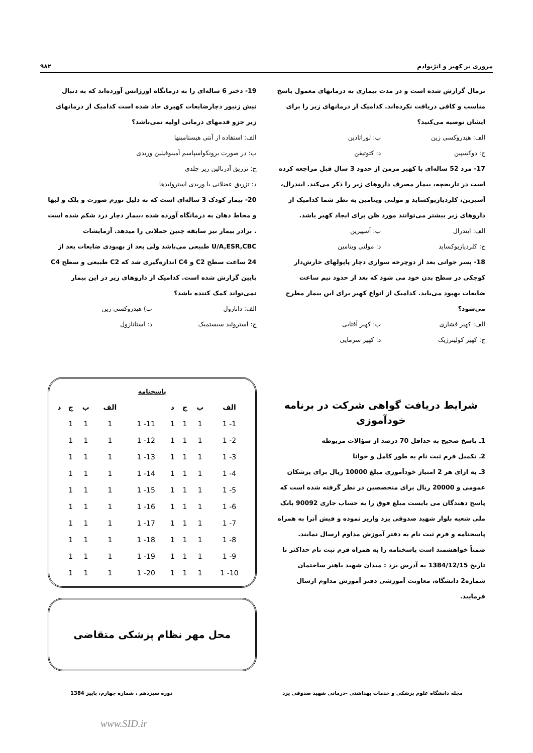مروری بر کهیر و آنژیوادم ۹۸۲
نرمال گزارش شده است و در مدت بیماری به درمانهای معمول پاسخ مناسب و کافی دریافت نکرده‌اند. کدامیک از درمانهای زیر را برای ایشان توصیه می‌کنید؟
الف: هیدروکسی زین ب: لوراتادین
ج: دوکسپین د: کتوتیفن
17- مرد 52 ساله‌ای با کهیر مزمن از حدود 3 سال قبل مراجعه کرده است در تاریخچه، بیمار مصرف داروهای زیر را ذکر می‌کند. ایندرال، آسپرین، کلردیازپوکساید و مولتی ویتامین به نظر شما کدامیک از داروهای زیر بیشتر می‌توانند مورد ظن برای ایجاد کهیر باشد.
الف: ایندرال ب: آسپیرین
ج: کلردیازپوکساید د: مولتی ویتامین
18- پسر جوانی بعد از دوچرخه سواری دچار پاپولهای خارش‌دار کوچکی در سطح بدن خود می شود که بعد از حدود نیم ساعت ضایعات بهبود می‌یابد. کدامیک از انواع کهیر برای این بیمار مطرح می‌شود؟
الف: کهیر فشاری ب: کهیر آفتابی
ج: کهیر کولینرژیک د: کهیر سرمایی
شرایط دریافت گواهی شرکت در برنامه خودآموزی
1ـ پاسخ صحیح به حداقل 70 درصد از سؤالات مربوطه
2ـ تکمیل فرم ثبت نام به طور کامل و خوانا
3ـ به ازای هر 2 امتیاز خودآموزی مبلغ 10000 ریال برای پزشکان عمومی و 20000 ریال برای متخصصین در نظر گرفته شده است که پاسخ دهندگان می بایست مبلغ فوق را به حساب جاری 90092 بانک ملی شعبه بلوار شهید صدوقی یزد واریز نموده و فیش آنرا به همراه پاسخنامه و فرم ثبت نام به دفتر آموزش مداوم ارسال نمایند.
ضمناً خواهشمند است پاسخنامه را به همراه فرم ثبت نام حداکثر تا تاریخ 1384/12/15 به آدرس یزد : میدان شهید باهنر ساختمان شماره2 دانشگاه، معاونت آموزشی دفتر آموزش مداوم ارسال فرمایید.
19- دختر 6 ساله‌ای را به درمانگاه اورژانس آورده‌اند که به دنبال نیش زنبور دچارضایعات کهیری حاد شده است کدامیک از درمانهای زیر جزو قدمهای درمانی اولیه نمی‌باشد؟
الف: استفاده از آنتی هیستامینها
ب: در صورت برونکواسپاسم آمینوفیلین وریدی
ج: تزریق آدرنالین زیر جلدی
د: تزریق عضلانی یا وریدی استروئیدها
20- بیمار کودک 3 ساله‌ای است که به دلیل تورم صورت و پلک و لبها و مخاط دهان به درمانگاه آورده شده ،بیمار دچار درد شکم شده است . برادر بیمار نیز سابقه چنین حملاتی را میدهد. آزمایشات U/A,ESR,CBC طبیعی می‌باشد ولی بعد از بهبودی ضایعات بعد از 24 ساعت سطح C2 و C4 اندازه‌گیری شد که C2 طبیعی و سطح C4 پایین گزارش شده است. کدامیک از داروهای زیر در این بیمار نمی‌تواند کمک کننده باشد؟
الف: دانازول ب) هیدروکسی زین
ج: استروئید سیستمیک د: استانازول
پاسخنامه
| الف | ب | ج | د | | الف | ب | ج | د |
| --- | --- | --- | --- | --- | --- | --- | --- | --- |
| 1- 1 | 1 | 1 | 1 | 11- 1 | 1 | 1 | 1 | |
| 2- 1 | 1 | 1 | 1 | 12- 1 | 1 | 1 | 1 | |
| 3- 1 | 1 | 1 | 1 | 13- 1 | 1 | 1 | 1 | |
| 4- 1 | 1 | 1 | 1 | 14- 1 | 1 | 1 | 1 | |
| 5- 1 | 1 | 1 | 1 | 15- 1 | 1 | 1 | 1 | |
| 6- 1 | 1 | 1 | 1 | 16- 1 | 1 | 1 | 1 | |
| 7- 1 | 1 | 1 | 1 | 17- 1 | 1 | 1 | 1 | |
| 8- 1 | 1 | 1 | 1 | 18- 1 | 1 | 1 | 1 | |
| 9- 1 | 1 | 1 | 1 | 19- 1 | 1 | 1 | 1 | |
| 10- 1 | 1 | 1 | 1 | 20- 1 | 1 | 1 | 1 | |
محل مهر نظام پزشکی متقاضی
مجله دانشگاه علوم پزشکی و خدمات بهداشتی –درمانی شهید صدوقی یزد دوره سیزدهم ، شماره چهارم، پاییز 1384
www.SID.ir